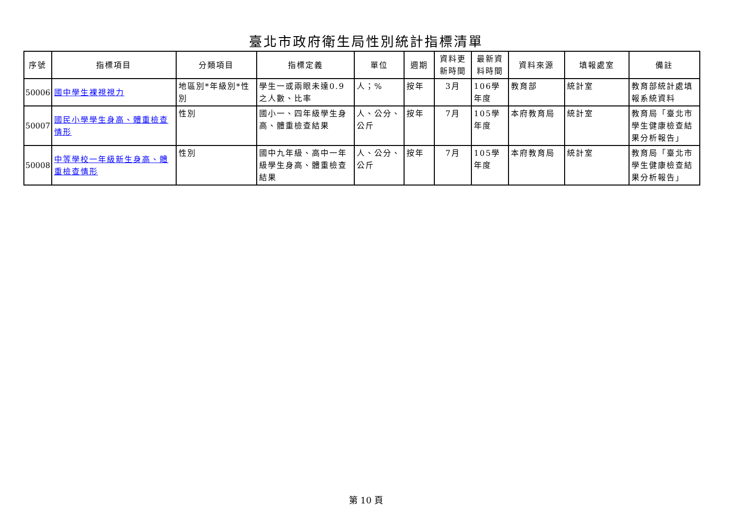臺北市政府衛生局性別統計指標清單
| 序號 | 指標項目 | 分類項目 | 指標定義 | 單位 | 週期 | 資料更新時間 | 最新資料時間 | 資料來源 | 填報處室 | 備註 |
| --- | --- | --- | --- | --- | --- | --- | --- | --- | --- | --- |
| 50006 | 國中學生裸視視力 | 地區別*年級別*性別 | 學生一或兩眼未達0.9之人數、比率 | 人；% | 按年 | 3月 | 106學年度 | 教育部 | 統計室 | 教育部統計處填報系統資料 |
| 50007 | 國民小學學生身高、體重檢查情形 | 性別 | 國小一、四年級學生身高、體重檢查結果 | 人、公分、公斤 | 按年 | 7月 | 105學年度 | 本府教育局 | 統計室 | 教育局「臺北市學生健康檢查結果分析報告」 |
| 50008 | 中等學校一年級新生身高、體重檢查情形 | 性別 | 國中九年級、高中一年級學生身高、體重檢查結果 | 人、公分、公斤 | 按年 | 7月 | 105學年度 | 本府教育局 | 統計室 | 教育局「臺北市學生健康檢查結果分析報告」 |
第 10 頁